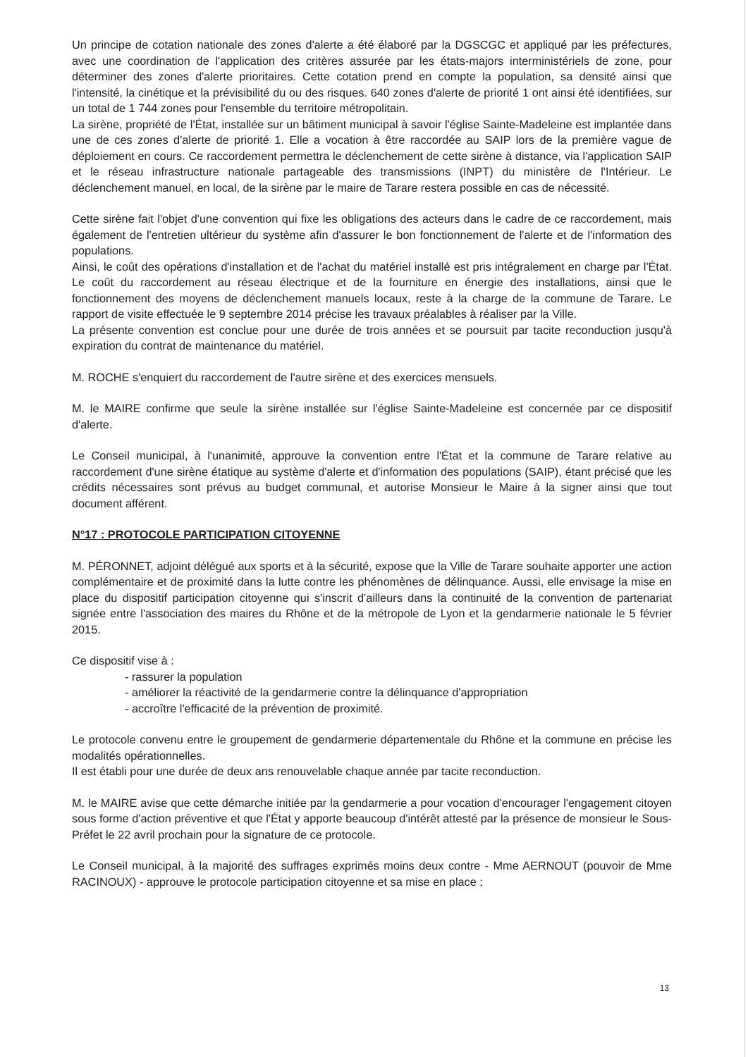Un principe de cotation nationale des zones d'alerte a été élaboré par la DGSCGC et appliqué par les préfectures, avec une coordination de l'application des critères assurée par les états-majors interministériels de zone, pour déterminer des zones d'alerte prioritaires. Cette cotation prend en compte la population, sa densité ainsi que l'intensité, la cinétique et la prévisibilité du ou des risques. 640 zones d'alerte de priorité 1 ont ainsi été identifiées, sur un total de 1 744 zones pour l'ensemble du territoire métropolitain.
La sirène, propriété de l'État, installée sur un bâtiment municipal à savoir l'église Sainte-Madeleine est implantée dans une de ces zones d'alerte de priorité 1. Elle a vocation à être raccordée au SAIP lors de la première vague de déploiement en cours. Ce raccordement permettra le déclenchement de cette sirène à distance, via l'application SAIP et le réseau infrastructure nationale partageable des transmissions (INPT) du ministère de l'Intérieur. Le déclenchement manuel, en local, de la sirène par le maire de Tarare restera possible en cas de nécessité.
Cette sirène fait l'objet d'une convention qui fixe les obligations des acteurs dans le cadre de ce raccordement, mais également de l'entretien ultérieur du système afin d'assurer le bon fonctionnement de l'alerte et de l'information des populations.
Ainsi, le coût des opérations d'installation et de l'achat du matériel installé est pris intégralement en charge par l'État. Le coût du raccordement au réseau électrique et de la fourniture en énergie des installations, ainsi que le fonctionnement des moyens de déclenchement manuels locaux, reste à la charge de la commune de Tarare. Le rapport de visite effectuée le 9 septembre 2014 précise les travaux préalables à réaliser par la Ville.
La présente convention est conclue pour une durée de trois années et se poursuit par tacite reconduction jusqu'à expiration du contrat de maintenance du matériel.
M. ROCHE s'enquiert du raccordement de l'autre sirène et des exercices mensuels.
M. le MAIRE confirme que seule la sirène installée sur l'église Sainte-Madeleine est concernée par ce dispositif d'alerte.
Le Conseil municipal, à l'unanimité, approuve la convention entre l'État et la commune de Tarare relative au raccordement d'une sirène étatique au système d'alerte et d'information des populations (SAIP), étant précisé que les crédits nécessaires sont prévus au budget communal, et autorise Monsieur le Maire à la signer ainsi que tout document afférent.
N°17 : PROTOCOLE PARTICIPATION CITOYENNE
M. PÉRONNET, adjoint délégué aux sports et à la sécurité, expose que la Ville de Tarare souhaite apporter une action complémentaire et de proximité dans la lutte contre les phénomènes de délinquance. Aussi, elle envisage la mise en place du dispositif participation citoyenne qui s'inscrit d'ailleurs dans la continuité de la convention de partenariat signée entre l'association des maires du Rhône et de la métropole de Lyon et la gendarmerie nationale le 5 février 2015.
Ce dispositif vise à :
- rassurer la population
- améliorer la réactivité de la gendarmerie contre la délinquance d'appropriation
- accroître l'efficacité de la prévention de proximité.
Le protocole convenu entre le groupement de gendarmerie départementale du Rhône et la commune en précise les modalités opérationnelles.
Il est établi pour une durée de deux ans renouvelable chaque année par tacite reconduction.
M. le MAIRE avise que cette démarche initiée par la gendarmerie a pour vocation d'encourager l'engagement citoyen sous forme d'action préventive et que l'État y apporte beaucoup d'intérêt attesté par la présence de monsieur le Sous-Préfet le 22 avril prochain pour la signature de ce protocole.
Le Conseil municipal, à la majorité des suffrages exprimés moins deux contre - Mme AERNOUT (pouvoir de Mme RACINOUX) - approuve le protocole participation citoyenne et sa mise en place ;
13